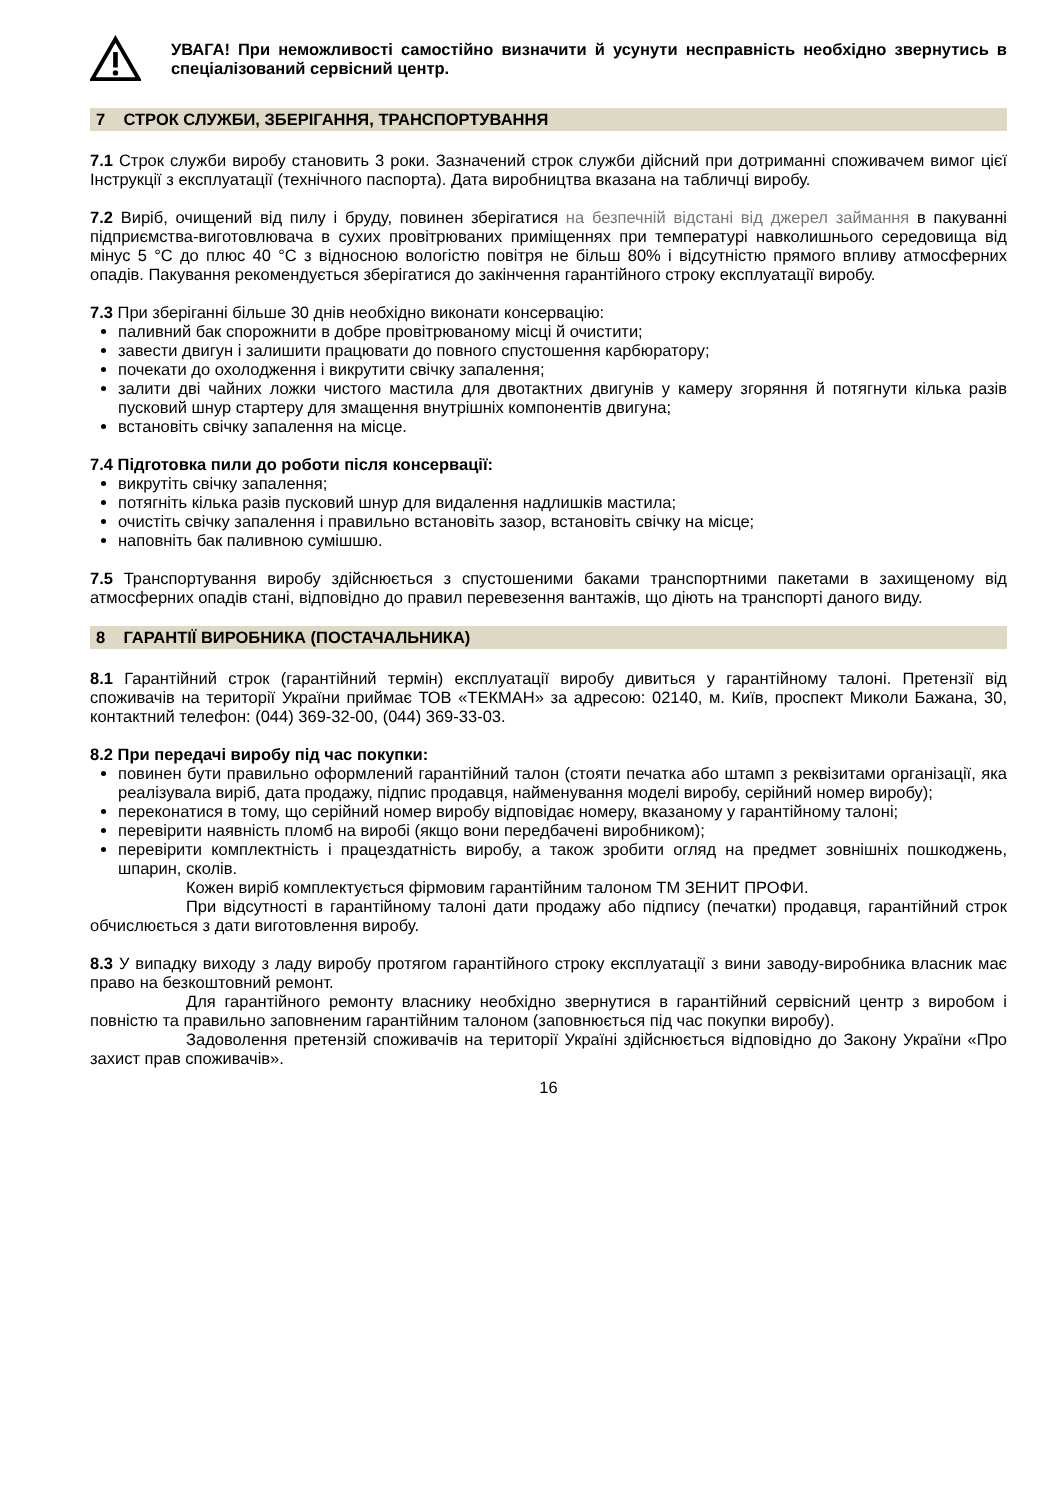УВАГА! При неможливості самостійно визначити й усунути несправність необхідно звернутись в спеціалізований сервісний центр.
7 СТРОК СЛУЖБИ, ЗБЕРІГАННЯ, ТРАНСПОРТУВАННЯ
7.1 Строк служби виробу становить 3 роки. Зазначений строк служби дійсний при дотриманні споживачем вимог цієї Інструкції з експлуатації (технічного паспорта). Дата виробництва вказана на табличці виробу.
7.2 Виріб, очищений від пилу і бруду, повинен зберігатися на безпечній відстані від джерел займання в пакуванні підприємства-виготовлювача в сухих провітрюваних приміщеннях при температурі навколишнього середовища від мінус 5 °C до плюс 40 °C з відносною вологістю повітря не більш 80% і відсутністю прямого впливу атмосферних опадів. Пакування рекомендується зберігатися до закінчення гарантійного строку експлуатації виробу.
7.3 При зберіганні більше 30 днів необхідно виконати консервацію:
паливний бак спорожнити в добре провітрюваному місці й очистити;
завести двигун і залишити працювати до повного спустошення карбюратору;
почекати до охолодження і викрутити свічку запалення;
залити дві чайних ложки чистого мастила для двотактних двигунів у камеру згоряння й потягнути кілька разів пусковий шнур стартеру для змащення внутрішніх компонентів двигуна;
встановіть свічку запалення на місце.
7.4 Підготовка пили до роботи після консервації:
викрутіть свічку запалення;
потягніть кілька разів пусковий шнур для видалення надлишків мастила;
очистіть свічку запалення і правильно встановіть зазор, встановіть свічку на місце;
наповніть бак паливною сумішшю.
7.5 Транспортування виробу здійснюється з спустошеними баками транспортними пакетами в захищеному від атмосферних опадів стані, відповідно до правил перевезення вантажів, що діють на транспорті даного виду.
8 ГАРАНТІЇ ВИРОБНИКА (ПОСТАЧАЛЬНИКА)
8.1 Гарантійний строк (гарантійний термін) експлуатації виробу дивиться у гарантійному талоні. Претензії від споживачів на території України приймає ТОВ «ТЕКМАН» за адресою: 02140, м. Київ, проспект Миколи Бажана, 30, контактний телефон: (044) 369-32-00, (044) 369-33-03.
8.2 При передачі виробу під час покупки:
повинен бути правильно оформлений гарантійний талон (стояти печатка або штамп з реквізитами організації, яка реалізувала виріб, дата продажу, підпис продавця, найменування моделі виробу, серійний номер виробу);
переконатися в тому, що серійний номер виробу відповідає номеру, вказаному у гарантійному талоні;
перевірити наявність пломб на виробі (якщо вони передбачені виробником);
перевірити комплектність і працездатність виробу, а також зробити огляд на предмет зовнішніх пошкоджень, шпарин, сколів.
Кожен виріб комплектується фірмовим гарантійним талоном ТМ ЗЕНИТ ПРОФИ.
При відсутності в гарантійному талоні дати продажу або підпису (печатки) продавця, гарантійний строк обчислюється з дати виготовлення виробу.
8.3 У випадку виходу з ладу виробу протягом гарантійного строку експлуатації з вини заводу-виробника власник має право на безкоштовний ремонт.
Для гарантійного ремонту власнику необхідно звернутися в гарантійний сервісний центр з виробом і повністю та правильно заповненим гарантійним талоном (заповнюється під час покупки виробу).
Задоволення претензій споживачів на території Україні здійснюється відповідно до Закону України «Про захист прав споживачів».
16